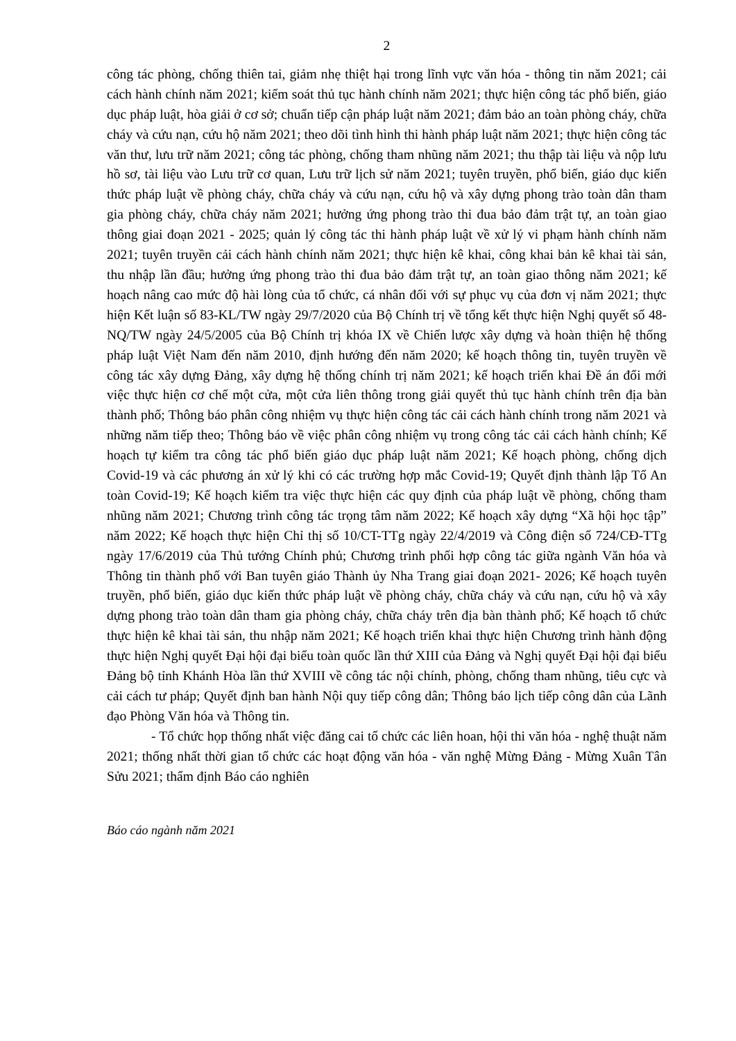2
công tác phòng, chống thiên tai, giảm nhẹ thiệt hại trong lĩnh vực văn hóa - thông tin năm 2021; cải cách hành chính năm 2021; kiểm soát thủ tục hành chính năm 2021; thực hiện công tác phổ biến, giáo dục pháp luật, hòa giải ở cơ sở; chuẩn tiếp cận pháp luật năm 2021; đảm bảo an toàn phòng cháy, chữa cháy và cứu nạn, cứu hộ năm 2021; theo dõi tình hình thi hành pháp luật năm 2021; thực hiện công tác văn thư, lưu trữ năm 2021; công tác phòng, chống tham nhũng năm 2021; thu thập tài liệu và nộp lưu hồ sơ, tài liệu vào Lưu trữ cơ quan, Lưu trữ lịch sử năm 2021; tuyên truyền, phổ biến, giáo dục kiến thức pháp luật về phòng cháy, chữa cháy và cứu nạn, cứu hộ và xây dựng phong trào toàn dân tham gia phòng cháy, chữa cháy năm 2021; hưởng ứng phong trào thi đua bảo đảm trật tự, an toàn giao thông giai đoạn 2021 - 2025; quản lý công tác thi hành pháp luật về xử lý vi phạm hành chính năm 2021; tuyên truyền cải cách hành chính năm 2021; thực hiện kê khai, công khai bản kê khai tài sản, thu nhập lần đầu; hưởng ứng phong trào thi đua bảo đảm trật tự, an toàn giao thông năm 2021; kế hoạch nâng cao mức độ hài lòng của tổ chức, cá nhân đối với sự phục vụ của đơn vị năm 2021; thực hiện Kết luận số 83-KL/TW ngày 29/7/2020 của Bộ Chính trị về tổng kết thực hiện Nghị quyết số 48-NQ/TW ngày 24/5/2005 của Bộ Chính trị khóa IX về Chiến lược xây dựng và hoàn thiện hệ thống pháp luật Việt Nam đến năm 2010, định hướng đến năm 2020; kế hoạch thông tin, tuyên truyền về công tác xây dựng Đảng, xây dựng hệ thống chính trị năm 2021; kế hoạch triển khai Đề án đổi mới việc thực hiện cơ chế một cửa, một cửa liên thông trong giải quyết thủ tục hành chính trên địa bàn thành phố; Thông báo phân công nhiệm vụ thực hiện công tác cải cách hành chính trong năm 2021 và những năm tiếp theo; Thông báo về việc phân công nhiệm vụ trong công tác cải cách hành chính; Kế hoạch tự kiểm tra công tác phổ biến giáo dục pháp luật năm 2021; Kế hoạch phòng, chống dịch Covid-19 và các phương án xử lý khi có các trường hợp mắc Covid-19; Quyết định thành lập Tổ An toàn Covid-19; Kế hoạch kiểm tra việc thực hiện các quy định của pháp luật về phòng, chống tham nhũng năm 2021; Chương trình công tác trọng tâm năm 2022; Kế hoạch xây dựng “Xã hội học tập” năm 2022; Kế hoạch thực hiện Chỉ thị số 10/CT-TTg ngày 22/4/2019 và Công điện số 724/CĐ-TTg ngày 17/6/2019 của Thủ tướng Chính phủ; Chương trình phối hợp công tác giữa ngành Văn hóa và Thông tin thành phố với Ban tuyên giáo Thành ủy Nha Trang giai đoạn 2021- 2026; Kế hoạch tuyên truyền, phổ biến, giáo dục kiến thức pháp luật về phòng cháy, chữa cháy và cứu nạn, cứu hộ và xây dựng phong trào toàn dân tham gia phòng cháy, chữa cháy trên địa bàn thành phố; Kế hoạch tổ chức thực hiện kê khai tài sản, thu nhập năm 2021; Kế hoạch triển khai thực hiện Chương trình hành động thực hiện Nghị quyết Đại hội đại biểu toàn quốc lần thứ XIII của Đảng và Nghị quyết Đại hội đại biểu Đảng bộ tỉnh Khánh Hòa lần thứ XVIII về công tác nội chính, phòng, chống tham nhũng, tiêu cực và cải cách tư pháp; Quyết định ban hành Nội quy tiếp công dân; Thông báo lịch tiếp công dân của Lãnh đạo Phòng Văn hóa và Thông tin.
- Tổ chức họp thống nhất việc đăng cai tổ chức các liên hoan, hội thi văn hóa - nghệ thuật năm 2021; thống nhất thời gian tổ chức các hoạt động văn hóa - văn nghệ Mừng Đảng - Mừng Xuân Tân Sửu 2021; thẩm định Báo cáo nghiên
Báo cáo ngành năm 2021